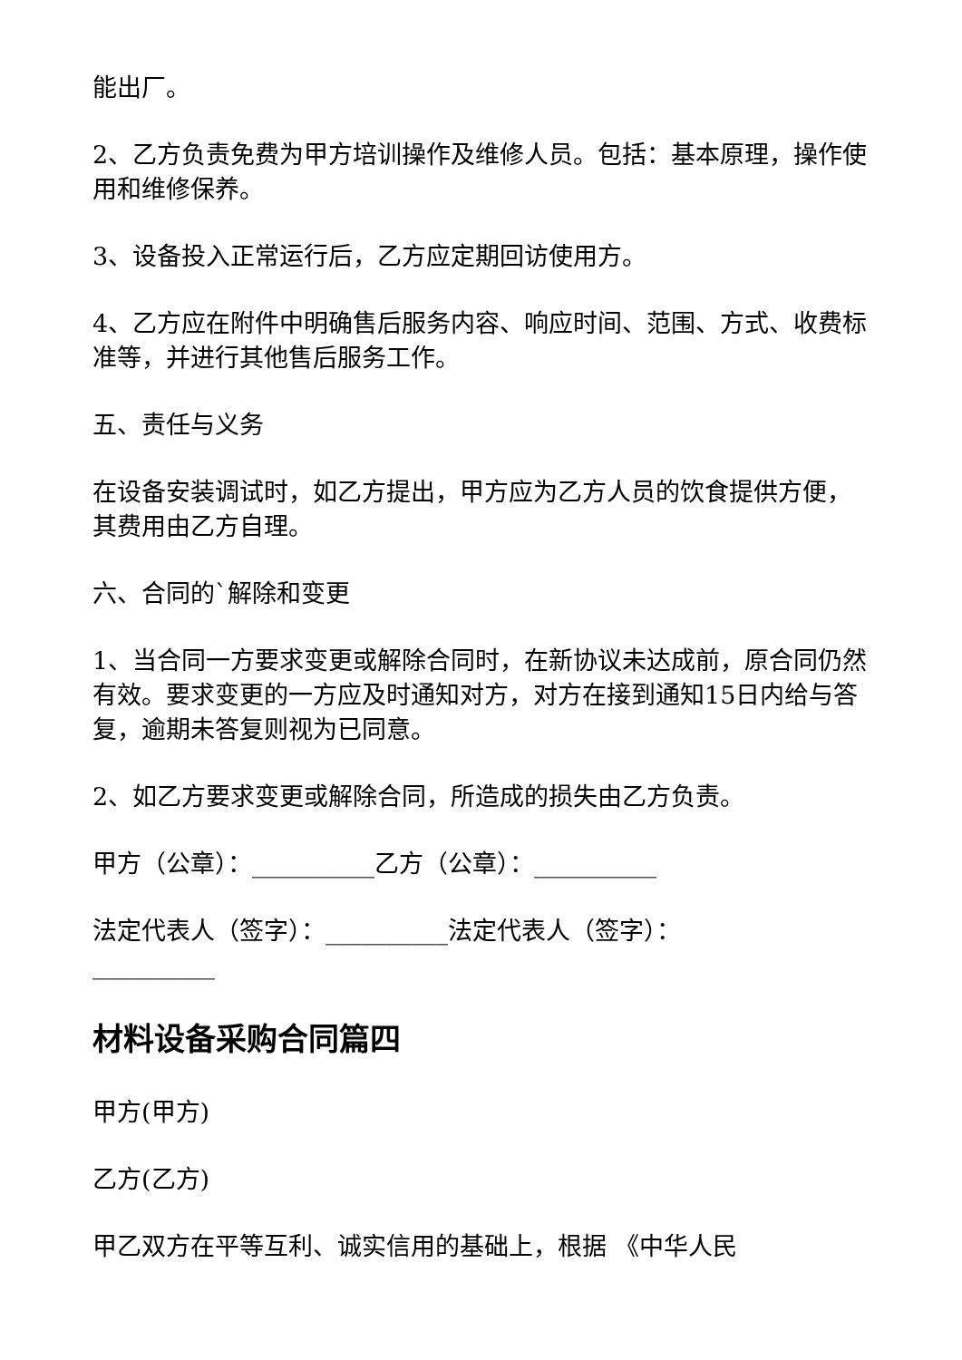能出厂。
2、乙方负责免费为甲方培训操作及维修人员。包括：基本原理，操作使用和维修保养。
3、设备投入正常运行后，乙方应定期回访使用方。
4、乙方应在附件中明确售后服务内容、响应时间、范围、方式、收费标准等，并进行其他售后服务工作。
五、责任与义务
在设备安装调试时，如乙方提出，甲方应为乙方人员的饮食提供方便，其费用由乙方自理。
六、合同的`解除和变更
1、当合同一方要求变更或解除合同时，在新协议未达成前，原合同仍然有效。要求变更的一方应及时通知对方，对方在接到通知15日内给与答复，逾期未答复则视为已同意。
2、如乙方要求变更或解除合同，所造成的损失由乙方负责。
甲方（公章）：__________乙方（公章）：__________
法定代表人（签字）：__________法定代表人（签字）：__________
材料设备采购合同篇四
甲方(甲方)
乙方(乙方)
甲乙双方在平等互利、诚实信用的基础上，根据 《中华人民